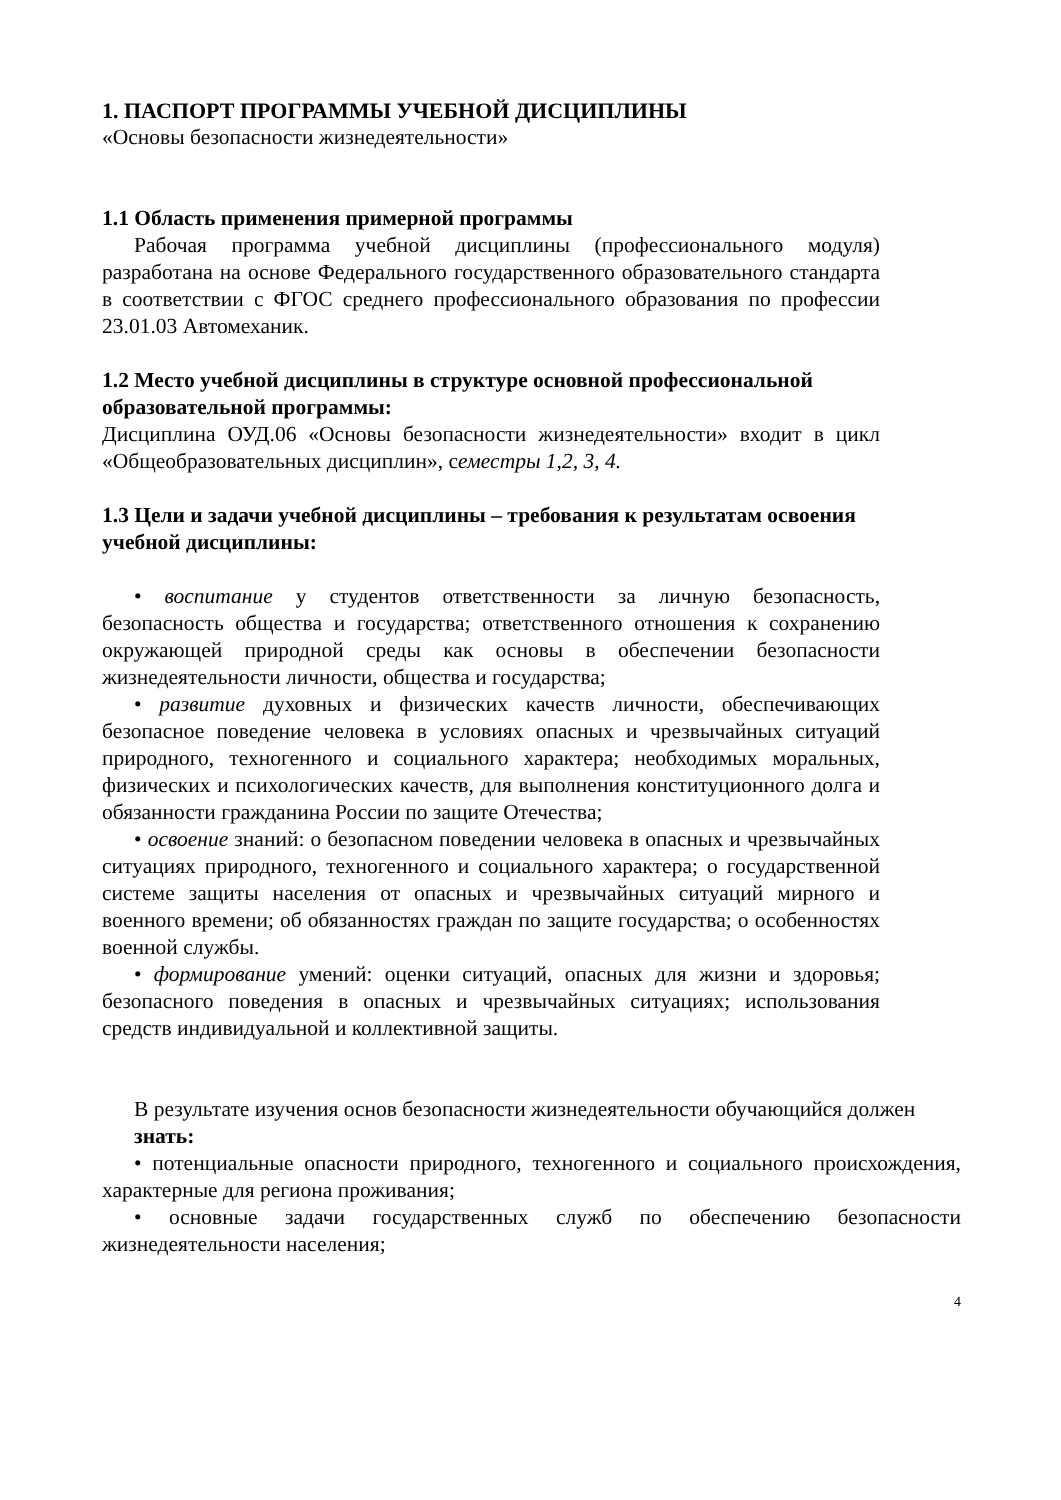1. ПАСПОРТ ПРОГРАММЫ УЧЕБНОЙ ДИСЦИПЛИНЫ
«Основы безопасности жизнедеятельности»
1.1 Область применения примерной программы
Рабочая программа учебной дисциплины (профессионального модуля) разработана на основе Федерального государственного образовательного стандарта в соответствии с ФГОС среднего профессионального образования по профессии 23.01.03 Автомеханик.
1.2 Место учебной дисциплины в структуре основной профессиональной образовательной программы:
Дисциплина ОУД.06 «Основы безопасности жизнедеятельности» входит в цикл «Общеобразовательных дисциплин», семестры 1,2, 3, 4.
1.3 Цели и задачи учебной дисциплины – требования к результатам освоения учебной дисциплины:
• воспитание у студентов ответственности за личную безопасность, безопасность общества и государства; ответственного отношения к сохранению окружающей природной среды как основы в обеспечении безопасности жизнедеятельности личности, общества и государства;
• развитие духовных и физических качеств личности, обеспечивающих безопасное поведение человека в условиях опасных и чрезвычайных ситуаций природного, техногенного и социального характера; необходимых моральных, физических и психологических качеств, для выполнения конституционного долга и обязанности гражданина России по защите Отечества;
• освоение знаний: о безопасном поведении человека в опасных и чрезвычайных ситуациях природного, техногенного и социального характера; о государственной системе защиты населения от опасных и чрезвычайных ситуаций мирного и военного времени; об обязанностях граждан по защите государства; о особенностях военной службы.
• формирование умений: оценки ситуаций, опасных для жизни и здоровья; безопасного поведения в опасных и чрезвычайных ситуациях; использования средств индивидуальной и коллективной защиты.
В результате изучения основ безопасности жизнедеятельности обучающийся должен
знать:
• потенциальные опасности природного, техногенного и социального происхождения, характерные для региона проживания;
• основные задачи государственных служб по обеспечению безопасности жизнедеятельности населения;
4